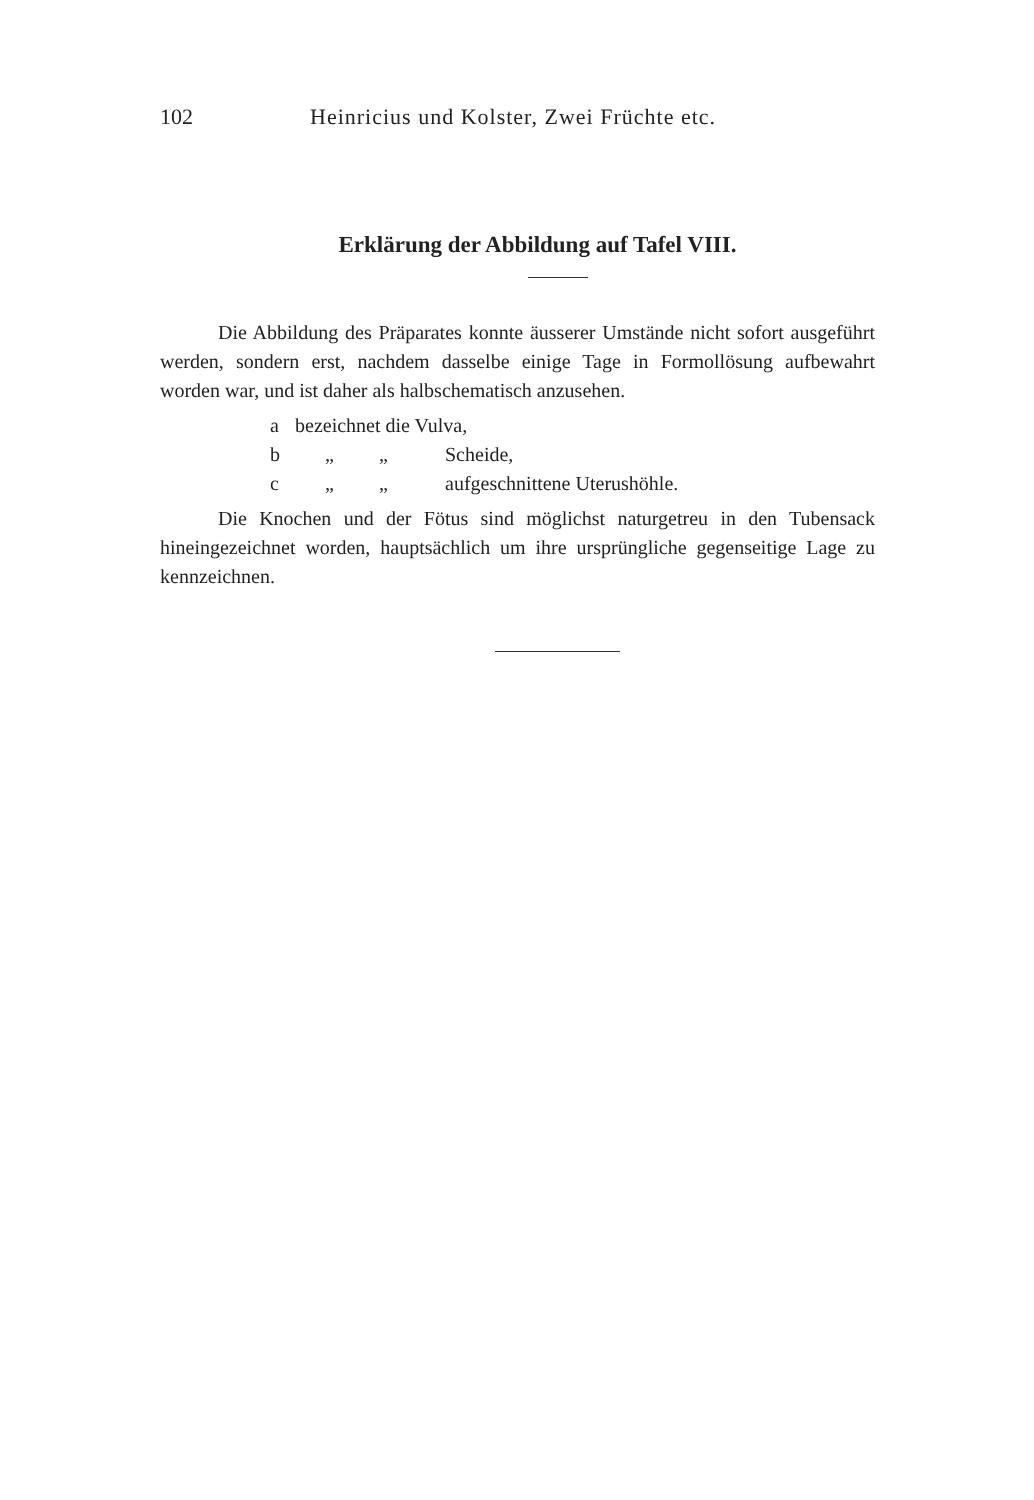102 Heinricius und Kolster, Zwei Früchte etc.
Erklärung der Abbildung auf Tafel VIII.
Die Abbildung des Präparates konnte äusserer Umstände nicht sofort ausgeführt werden, sondern erst, nachdem dasselbe einige Tage in Formollösung aufbewahrt worden war, und ist daher als halbschematisch anzusehen.
a bezeichnet die Vulva,
b „ „ Scheide,
c „ „ aufgeschnittene Uterushöhle.
Die Knochen und der Fötus sind möglichst naturgetreu in den Tubensack hineingezeichnet worden, hauptsächlich um ihre ursprüngliche gegenseitige Lage zu kennzeichnen.